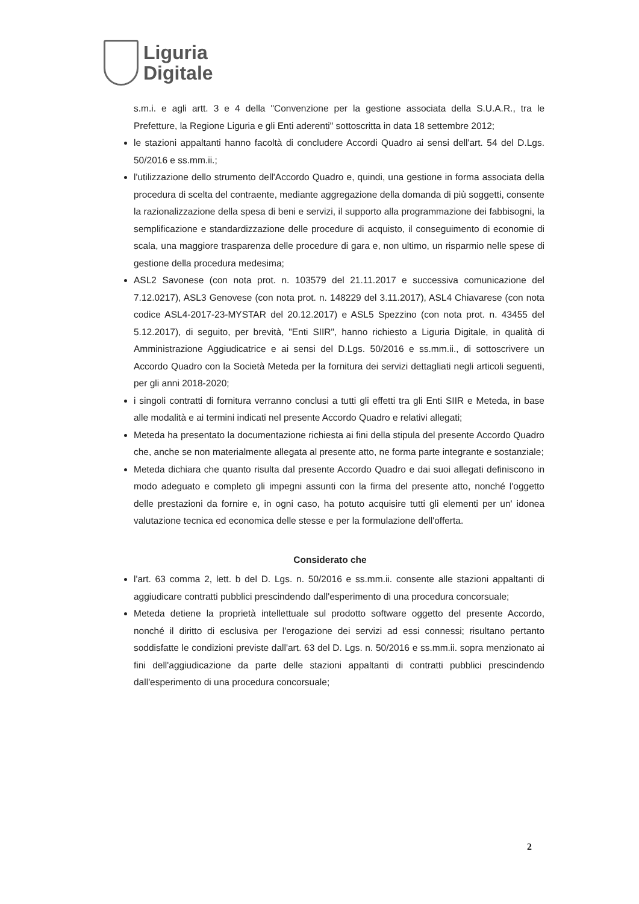Liguria
Digitale
s.m.i. e agli artt. 3 e 4 della "Convenzione per la gestione associata della S.U.A.R., tra le Prefetture, la Regione Liguria e gli Enti aderenti" sottoscritta in data 18 settembre 2012;
le stazioni appaltanti hanno facoltà di concludere Accordi Quadro ai sensi dell'art. 54 del D.Lgs. 50/2016 e ss.mm.ii.;
l'utilizzazione dello strumento dell'Accordo Quadro e, quindi, una gestione in forma associata della procedura di scelta del contraente, mediante aggregazione della domanda di più soggetti, consente la razionalizzazione della spesa di beni e servizi, il supporto alla programmazione dei fabbisogni, la semplificazione e standardizzazione delle procedure di acquisto, il conseguimento di economie di scala, una maggiore trasparenza delle procedure di gara e, non ultimo, un risparmio nelle spese di gestione della procedura medesima;
ASL2 Savonese (con nota prot. n. 103579 del 21.11.2017 e successiva comunicazione del 7.12.0217), ASL3 Genovese (con nota prot. n. 148229 del 3.11.2017), ASL4 Chiavarese (con nota codice ASL4-2017-23-MYSTAR del 20.12.2017) e ASL5 Spezzino (con nota prot. n. 43455 del 5.12.2017), di seguito, per brevità, "Enti SIIR", hanno richiesto a Liguria Digitale, in qualità di Amministrazione Aggiudicatrice e ai sensi del D.Lgs. 50/2016 e ss.mm.ii., di sottoscrivere un Accordo Quadro con la Società Meteda per la fornitura dei servizi dettagliati negli articoli seguenti, per gli anni 2018-2020;
i singoli contratti di fornitura verranno conclusi a tutti gli effetti tra gli Enti SIIR e Meteda, in base alle modalità e ai termini indicati nel presente Accordo Quadro e relativi allegati;
Meteda ha presentato la documentazione richiesta ai fini della stipula del presente Accordo Quadro che, anche se non materialmente allegata al presente atto, ne forma parte integrante e sostanziale;
Meteda dichiara che quanto risulta dal presente Accordo Quadro e dai suoi allegati definiscono in modo adeguato e completo gli impegni assunti con la firma del presente atto, nonché l'oggetto delle prestazioni da fornire e, in ogni caso, ha potuto acquisire tutti gli elementi per un' idonea valutazione tecnica ed economica delle stesse e per la formulazione dell'offerta.
Considerato che
l'art. 63 comma 2, lett. b del D. Lgs. n. 50/2016 e ss.mm.ii. consente alle stazioni appaltanti di aggiudicare contratti pubblici prescindendo dall'esperimento di una procedura concorsuale;
Meteda detiene la proprietà intellettuale sul prodotto software oggetto del presente Accordo, nonché il diritto di esclusiva per l'erogazione dei servizi ad essi connessi; risultano pertanto soddisfatte le condizioni previste dall'art. 63 del D. Lgs. n. 50/2016 e ss.mm.ii. sopra menzionato ai fini dell'aggiudicazione da parte delle stazioni appaltanti di contratti pubblici prescindendo dall'esperimento di una procedura concorsuale;
2